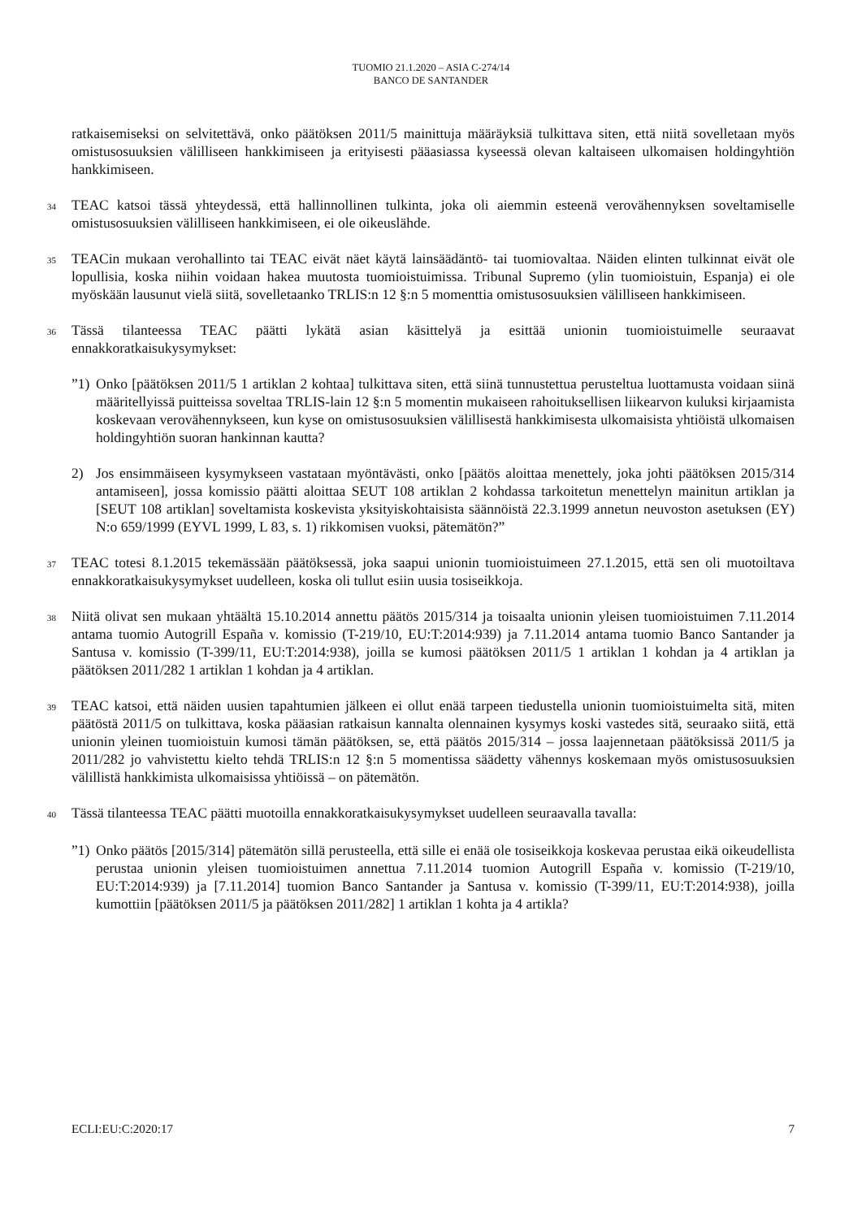TUOMIO 21.1.2020 – ASIA C-274/14
BANCO DE SANTANDER
ratkaisemiseksi on selvitettävä, onko päätöksen 2011/5 mainittuja määräyksiä tulkittava siten, että niitä sovelletaan myös omistusosuuksien välilliseen hankkimiseen ja erityisesti pääasiassa kyseessä olevan kaltaiseen ulkomaisen holdingyhtiön hankkimiseen.
34
TEAC katsoi tässä yhteydessä, että hallinnollinen tulkinta, joka oli aiemmin esteenä verovähennyksen soveltamiselle omistusosuuksien välilliseen hankkimiseen, ei ole oikeuslähde.
35
TEACin mukaan verohallinto tai TEAC eivät näet käytä lainsäädäntö- tai tuomiovaltaa. Näiden elinten tulkinnat eivät ole lopullisia, koska niihin voidaan hakea muutosta tuomioistuimissa. Tribunal Supremo (ylin tuomioistuin, Espanja) ei ole myöskään lausunut vielä siitä, sovelletaanko TRLIS:n 12 §:n 5 momenttia omistusosuuksien välilliseen hankkimiseen.
36
Tässä tilanteessa TEAC päätti lykätä asian käsittelyä ja esittää unionin tuomioistuimelle seuraavat ennakkoratkaisukysymykset:
”1)
Onko [päätöksen 2011/5 1 artiklan 2 kohtaa] tulkittava siten, että siinä tunnustettua perusteltua luottamusta voidaan siinä määritellyissä puitteissa soveltaa TRLIS-lain 12 §:n 5 momentin mukaiseen rahoituksellisen liikearvon kuluksi kirjaamista koskevaan verovähennykseen, kun kyse on omistusosuuksien välillisestä hankkimisesta ulkomaisista yhtiöistä ulkomaisen holdingyhtiön suoran hankinnan kautta?
2) Jos ensimmäiseen kysymykseen vastataan myöntävästi, onko [päätös aloittaa menettely, joka johti päätöksen 2015/314 antamiseen], jossa komissio päätti aloittaa SEUT 108 artiklan 2 kohdassa tarkoitetun menettelyn mainitun artiklan ja [SEUT 108 artiklan] soveltamista koskevista yksityiskohtaisista säännöistä 22.3.1999 annetun neuvoston asetuksen (EY) N:o 659/1999 (EYVL 1999, L 83, s. 1) rikkomisen vuoksi, pätemätön?”
37
TEAC totesi 8.1.2015 tekemässään päätöksessä, joka saapui unionin tuomioistuimeen 27.1.2015, että sen oli muotoiltava ennakkoratkaisukysymykset uudelleen, koska oli tullut esiin uusia tosiseikkoja.
38
Niitä olivat sen mukaan yhtäältä 15.10.2014 annettu päätös 2015/314 ja toisaalta unionin yleisen tuomioistuimen 7.11.2014 antama tuomio Autogrill España v. komissio (T-219/10, EU:T:2014:939) ja 7.11.2014 antama tuomio Banco Santander ja Santusa v. komissio (T-399/11, EU:T:2014:938), joilla se kumosi päätöksen 2011/5 1 artiklan 1 kohdan ja 4 artiklan ja päätöksen 2011/282 1 artiklan 1 kohdan ja 4 artiklan.
39
TEAC katsoi, että näiden uusien tapahtumien jälkeen ei ollut enää tarpeen tiedustella unionin tuomioistuimelta sitä, miten päätöstä 2011/5 on tulkittava, koska pääasian ratkaisun kannalta olennainen kysymys koski vastedes sitä, seuraako siitä, että unionin yleinen tuomioistuin kumosi tämän päätöksen, se, että päätös 2015/314 – jossa laajennetaan päätöksissä 2011/5 ja 2011/282 jo vahvistettu kielto tehdä TRLIS:n 12 §:n 5 momentissa säädetty vähennys koskemaan myös omistusosuuksien välillistä hankkimista ulkomaisissa yhtiöissä – on pätemätön.
40
Tässä tilanteessa TEAC päätti muotoilla ennakkoratkaisukysymykset uudelleen seuraavalla tavalla:
”1)
Onko päätös [2015/314] pätemätön sillä perusteella, että sille ei enää ole tosiseikkoja koskevaa perustaa eikä oikeudellista perustaa unionin yleisen tuomioistuimen annettua 7.11.2014 tuomion Autogrill España v. komissio (T-219/10, EU:T:2014:939) ja [7.11.2014] tuomion Banco Santander ja Santusa v. komissio (T-399/11, EU:T:2014:938), joilla kumottiin [päätöksen 2011/5 ja päätöksen 2011/282] 1 artiklan 1 kohta ja 4 artikla?
ECLI:EU:C:2020:17 7